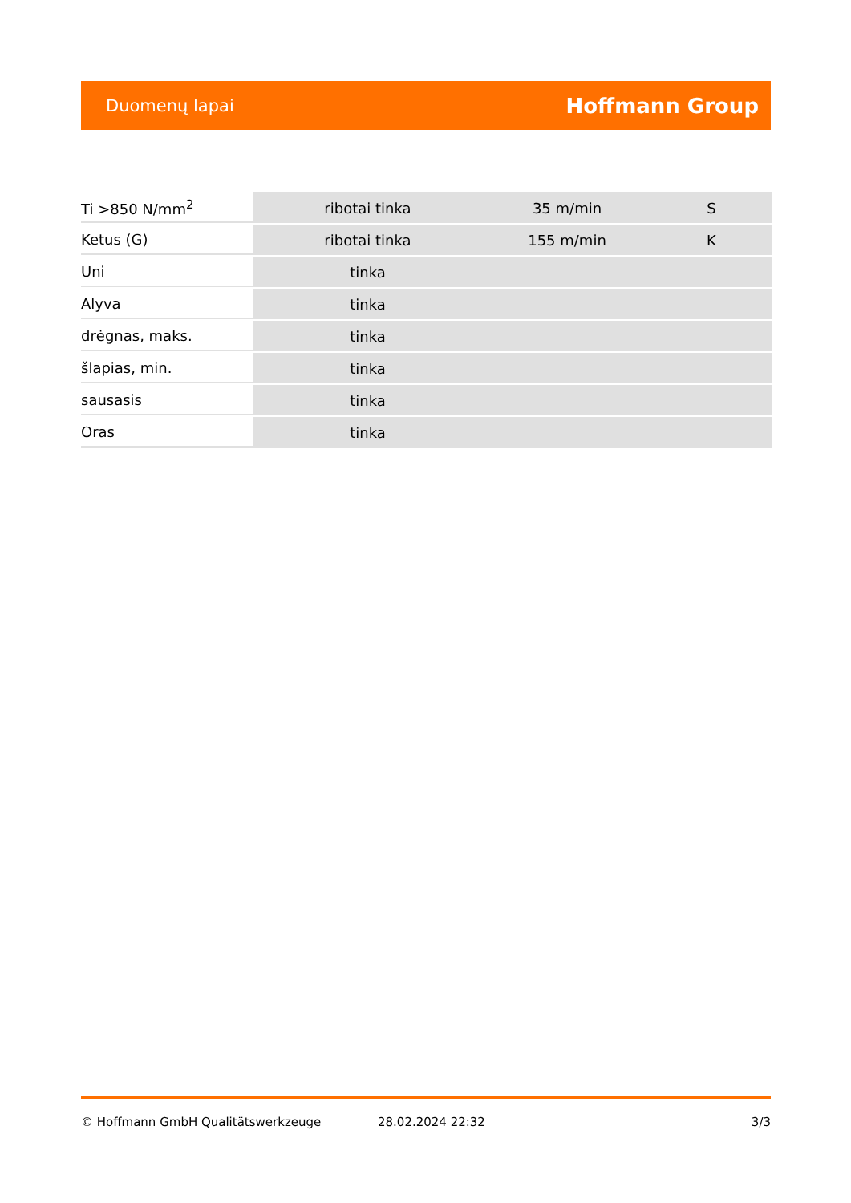Duomenų lapai Hoffmann Group
| Ti >850 N/mm<sup>2</sup> | ribotai tinka | 35 m/min | S |
| Ketus (G) | ribotai tinka | 155 m/min | K |
| Uni | tinka | | |
| Alyva | tinka | | |
| drėgnas, maks. | tinka | | |
| šlapias, min. | tinka | | |
| sausasis | tinka | | |
| Oras | tinka | | |
© Hoffmann GmbH Qualitätswerkzeuge 28.02.2024 22:32 3/3